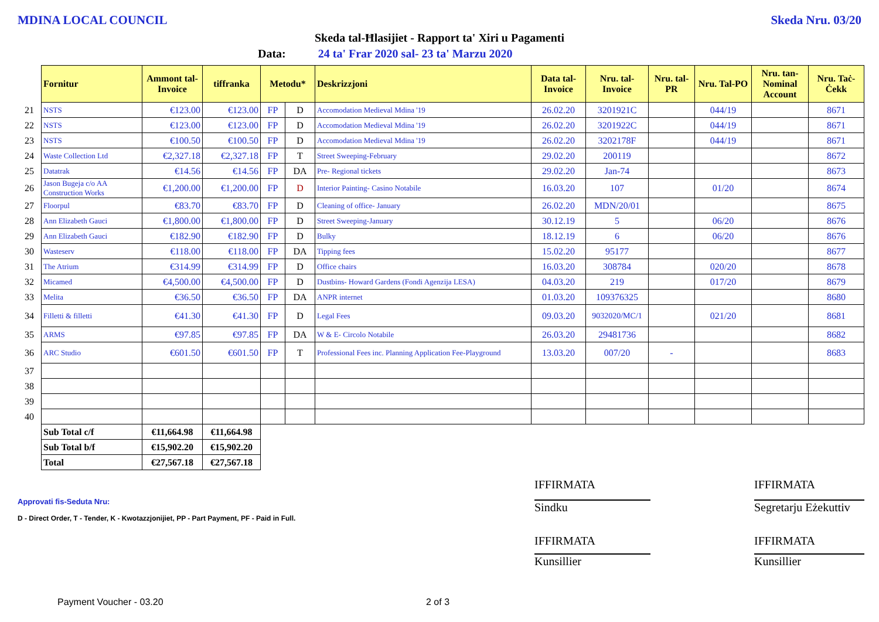MDINA LOCAL COUNCIL Skeda Nru. 03/20
Skeda tal-Ħlasijiet - Rapport ta' Xiri u Pagamenti
Data: 24 ta' Frar 2020 sal- 23 ta' Marzu 2020
| | Fornitur | Ammont tal-Invoice | tiffranka | Metodu* | | Deskrizzjoni | Data tal-Invoice | Nru. tal-Invoice | Nru. tal-PR | Nru. Tal-PO | Nru. tan-Nominal Account | Nru. Taċ-Ċekk |
| 21 | NSTS | €123.00 | €123.00 | FP | D | Accomodation Medieval Mdina '19 | 26.02.20 | 3201921C | | 044/19 | | 8671 |
| 22 | NSTS | €123.00 | €123.00 | FP | D | Accomodation Medieval Mdina '19 | 26.02.20 | 3201922C | | 044/19 | | 8671 |
| 23 | NSTS | €100.50 | €100.50 | FP | D | Accomodation Medieval Mdina '19 | 26.02.20 | 3202178F | | 044/19 | | 8671 |
| 24 | Waste Collection Ltd | €2,327.18 | €2,327.18 | FP | T | Street Sweeping-February | 29.02.20 | 200119 | | | | 8672 |
| 25 | Datatrak | €14.56 | €14.56 | FP | DA | Pre- Regional tickets | 29.02.20 | Jan-74 | | | | 8673 |
| 26 | Jason Bugeja c/o AA Construction Works | €1,200.00 | €1,200.00 | FP | D | Interior Painting- Casino Notabile | 16.03.20 | 107 | | 01/20 | | 8674 |
| 27 | Floorpul | €83.70 | €83.70 | FP | D | Cleaning of office- January | 26.02.20 | MDN/20/01 | | | | 8675 |
| 28 | Ann Elizabeth Gauci | €1,800.00 | €1,800.00 | FP | D | Street Sweeping-January | 30.12.19 | 5 | | 06/20 | | 8676 |
| 29 | Ann Elizabeth Gauci | €182.90 | €182.90 | FP | D | Bulky | 18.12.19 | 6 | | 06/20 | | 8676 |
| 30 | Wasteserv | €118.00 | €118.00 | FP | DA | Tipping fees | 15.02.20 | 95177 | | | | 8677 |
| 31 | The Atrium | €314.99 | €314.99 | FP | D | Office chairs | 16.03.20 | 308784 | | 020/20 | | 8678 |
| 32 | Micamed | €4,500.00 | €4,500.00 | FP | D | Dustbins- Howard Gardens (Fondi Agenzija LESA) | 04.03.20 | 219 | | 017/20 | | 8679 |
| 33 | Melita | €36.50 | €36.50 | FP | DA | ANPR internet | 01.03.20 | 109376325 | | | | 8680 |
| 34 | Filletti & filletti | €41.30 | €41.30 | FP | D | Legal Fees | 09.03.20 | 9032020/MC/1 | | 021/20 | | 8681 |
| 35 | ARMS | €97.85 | €97.85 | FP | DA | W & E- Circolo Notabile | 26.03.20 | 29481736 | | | | 8682 |
| 36 | ARC Studio | €601.50 | €601.50 | FP | T | Professional Fees inc. Planning Application Fee-Playground | 13.03.20 | 007/20 | - | | | 8683 |
| 37 | | | | | | | | | | | | |
| 38 | | | | | | | | | | | | |
| 39 | | | | | | | | | | | | |
| 40 | | | | | | | | | | | | |
| | Sub Total c/f | €11,664.98 | €11,664.98 | | | | | | | | | |
| | Sub Total b/f | €15,902.20 | €15,902.20 | | | | | | | | | |
| | Total | €27,567.18 | €27,567.18 | | | | | | | | | |
Approvati fis-Seduta Nru:
D - Direct Order, T - Tender, K - Kwotazzjonijiet, PP - Part Payment, PF - Paid in Full.
IFFIRMATA
Sindku
IFFIRMATA
Segretarju Eżekuttiv
IFFIRMATA
Kunsillier
IFFIRMATA
Kunsillier
Payment Voucher - 03.20 2 of 3